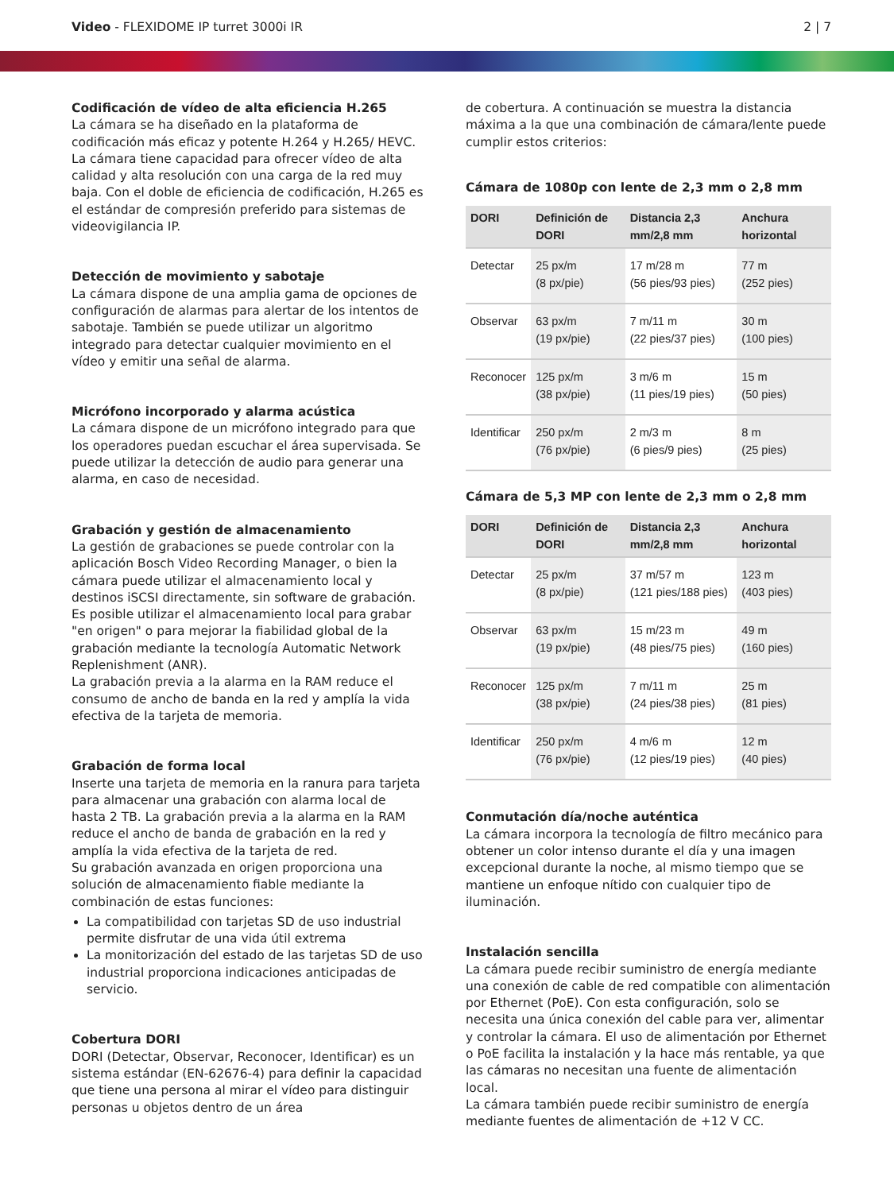Video - FLEXIDOME IP turret 3000i IR 2 | 7
Codificación de vídeo de alta eficiencia H.265
La cámara se ha diseñado en la plataforma de codificación más eficaz y potente H.264 y H.265/ HEVC. La cámara tiene capacidad para ofrecer vídeo de alta calidad y alta resolución con una carga de la red muy baja. Con el doble de eficiencia de codificación, H.265 es el estándar de compresión preferido para sistemas de videovigilancia IP.
Detección de movimiento y sabotaje
La cámara dispone de una amplia gama de opciones de configuración de alarmas para alertar de los intentos de sabotaje. También se puede utilizar un algoritmo integrado para detectar cualquier movimiento en el vídeo y emitir una señal de alarma.
Micrófono incorporado y alarma acústica
La cámara dispone de un micrófono integrado para que los operadores puedan escuchar el área supervisada. Se puede utilizar la detección de audio para generar una alarma, en caso de necesidad.
Grabación y gestión de almacenamiento
La gestión de grabaciones se puede controlar con la aplicación Bosch Video Recording Manager, o bien la cámara puede utilizar el almacenamiento local y destinos iSCSI directamente, sin software de grabación.
Es posible utilizar el almacenamiento local para grabar "en origen" o para mejorar la fiabilidad global de la grabación mediante la tecnología Automatic Network Replenishment (ANR).
La grabación previa a la alarma en la RAM reduce el consumo de ancho de banda en la red y amplía la vida efectiva de la tarjeta de memoria.
Grabación de forma local
Inserte una tarjeta de memoria en la ranura para tarjeta para almacenar una grabación con alarma local de hasta 2 TB. La grabación previa a la alarma en la RAM reduce el ancho de banda de grabación en la red y amplía la vida efectiva de la tarjeta de red.
Su grabación avanzada en origen proporciona una solución de almacenamiento fiable mediante la combinación de estas funciones:
La compatibilidad con tarjetas SD de uso industrial permite disfrutar de una vida útil extrema
La monitorización del estado de las tarjetas SD de uso industrial proporciona indicaciones anticipadas de servicio.
Cobertura DORI
DORI (Detectar, Observar, Reconocer, Identificar) es un sistema estándar (EN-62676-4) para definir la capacidad que tiene una persona al mirar el vídeo para distinguir personas u objetos dentro de un área
de cobertura. A continuación se muestra la distancia máxima a la que una combinación de cámara/lente puede cumplir estos criterios:
Cámara de 1080p con lente de 2,3 mm o 2,8 mm
| DORI | Definición de DORI | Distancia 2,3 mm/2,8 mm | Anchura horizontal |
| --- | --- | --- | --- |
| Detectar | 25 px/m (8 px/pie) | 17 m/28 m (56 pies/93 pies) | 77 m (252 pies) |
| Observar | 63 px/m (19 px/pie) | 7 m/11 m (22 pies/37 pies) | 30 m (100 pies) |
| Reconocer | 125 px/m (38 px/pie) | 3 m/6 m (11 pies/19 pies) | 15 m (50 pies) |
| Identificar | 250 px/m (76 px/pie) | 2 m/3 m (6 pies/9 pies) | 8 m (25 pies) |
Cámara de 5,3 MP con lente de 2,3 mm o 2,8 mm
| DORI | Definición de DORI | Distancia 2,3 mm/2,8 mm | Anchura horizontal |
| --- | --- | --- | --- |
| Detectar | 25 px/m (8 px/pie) | 37 m/57 m (121 pies/188 pies) | 123 m (403 pies) |
| Observar | 63 px/m (19 px/pie) | 15 m/23 m (48 pies/75 pies) | 49 m (160 pies) |
| Reconocer | 125 px/m (38 px/pie) | 7 m/11 m (24 pies/38 pies) | 25 m (81 pies) |
| Identificar | 250 px/m (76 px/pie) | 4 m/6 m (12 pies/19 pies) | 12 m (40 pies) |
Conmutación día/noche auténtica
La cámara incorpora la tecnología de filtro mecánico para obtener un color intenso durante el día y una imagen excepcional durante la noche, al mismo tiempo que se mantiene un enfoque nítido con cualquier tipo de iluminación.
Instalación sencilla
La cámara puede recibir suministro de energía mediante una conexión de cable de red compatible con alimentación por Ethernet (PoE). Con esta configuración, solo se necesita una única conexión del cable para ver, alimentar y controlar la cámara. El uso de alimentación por Ethernet o PoE facilita la instalación y la hace más rentable, ya que las cámaras no necesitan una fuente de alimentación local.
La cámara también puede recibir suministro de energía mediante fuentes de alimentación de +12 V CC.